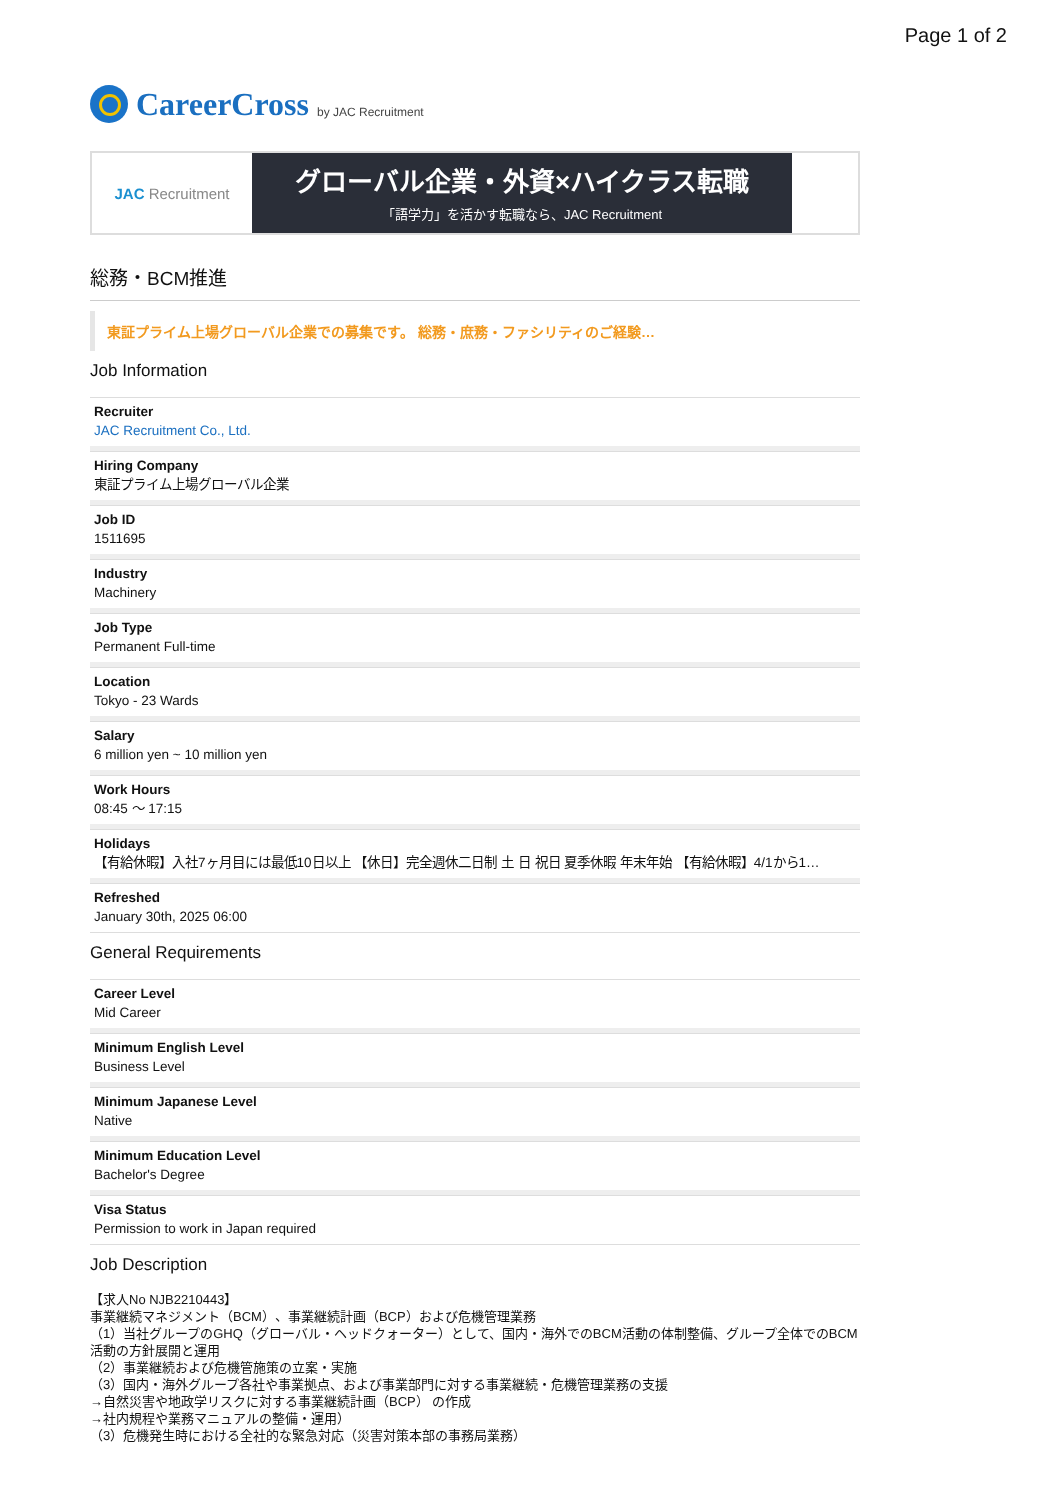Page 1 of 2
CareerCross by JAC Recruitment
JAC Recruitment
グローバル企業・外資×ハイクラス転職
「語学力」を活かす転職なら、JAC Recruitment
総務・BCM推進
東証プライム上場グローバル企業での募集です。 総務・庶務・ファシリティのご経験…
Job Information
Recruiter
JAC Recruitment Co., Ltd.
Hiring Company
東証プライム上場グローバル企業
Job ID
1511695
Industry
Machinery
Job Type
Permanent Full-time
Location
Tokyo - 23 Wards
Salary
6 million yen ~ 10 million yen
Work Hours
08:45 〜 17:15
Holidays
【有給休暇】入社7ヶ月目には最低10日以上 【休日】完全週休二日制 土 日 祝日 夏季休暇 年末年始 【有給休暇】4/1から1…
Refreshed
January 30th, 2025 06:00
General Requirements
Career Level
Mid Career
Minimum English Level
Business Level
Minimum Japanese Level
Native
Minimum Education Level
Bachelor's Degree
Visa Status
Permission to work in Japan required
Job Description
【求人No NJB2210443】
事業継続マネジメント（BCM）、事業継続計画（BCP）および危機管理業務
（1）当社グループのGHQ（グローバル・ヘッドクォーター）として、国内・海外でのBCM活動の体制整備、グループ全体でのBCM活動の方針展開と運用
（2）事業継続および危機管施策の立案・実施
（3）国内・海外グループ各社や事業拠点、および事業部門に対する事業継続・危機管理業務の支援
→自然災害や地政学リスクに対する事業継続計画（BCP） の作成
→社内規程や業務マニュアルの整備・運用）
（3）危機発生時における全社的な緊急対応（災害対策本部の事務局業務）